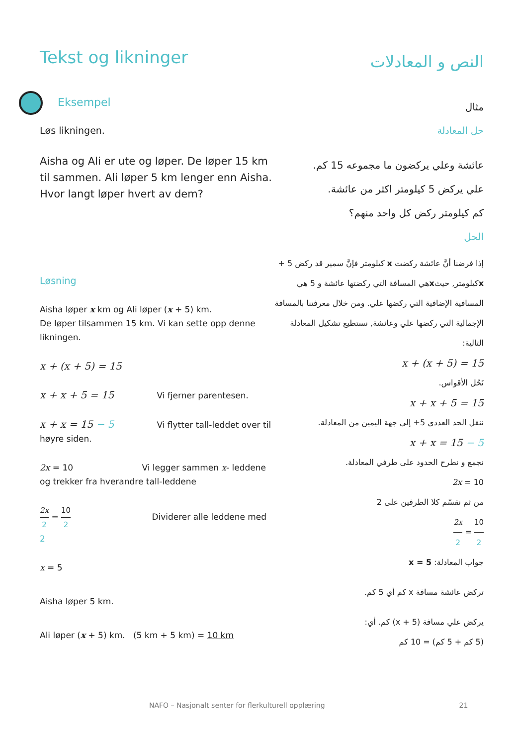Tekst og likninger
النص و المعادلات
Eksempel
مثال
Løs likningen. حل المعادلة
Aisha og Ali er ute og løper. De løper 15 km til sammen. Ali løper 5 km lenger enn Aisha.
Hvor langt løper hvert av dem?
عائشة وعلي يركضون ما مجموعه 15 كم.
علي يركض 5 كيلومتر اكثر من عائشة.
كم كيلومتر ركض كل واحد منهم؟
الحل
Løsning
Aisha løper x km og Ali løper (x + 5) km.
De løper tilsammen 15 km. Vi kan sette opp denne likningen.
x + (x + 5) = 15
x + x + 5 = 15 Vi fjerner parentesen.
x + x = 15 − 5 Vi flytter tall-leddet over til
høyre siden.
2x = 10 Vi legger sammen x- leddene og trekker fra hverandre tall-leddene
2x 2 = 10 2 Dividerer alle leddene med 2
x = 5
Aisha løper 5 km.
Ali løper (x + 5) km. (5 km + 5 km) = 10 km
إذا فرضنا أنَّ عائشة ركضت x كيلومتر فإنَّ سمير قد ركض 5 + xكيلومتر, حيثxهي المسافة التي ركضتها عائشة و 5 هي المسافية الإضافية التي ركضها علي. ومن خلال معرفتنا بالمسافة الإجمالية التي ركضها علي وعائشة, نستطيع تشكيل المعادلة التالية:
x + (x + 5) = 15
نَحُل الأقواس.
x + x + 5 = 15
ننقل الحد العددي 5+ إلى جهة اليمين من المعادلة.
x + x = 15 − 5
نجمع و نطرح الحدود على طرفي المعادلة.
2x = 10
من ثم نقسّم كلا الطرفين على 2
2x 2 = 10 2
جواب المعادلة: x = 5
تركض عائشة مسافة x كم أي 5 كم.
يركض علي مسافة (x + 5) كم. أي:
(5 كم + 5 كم) = 10 كم
NAFO – Nasjonalt senter for flerkulturell opplæring 21